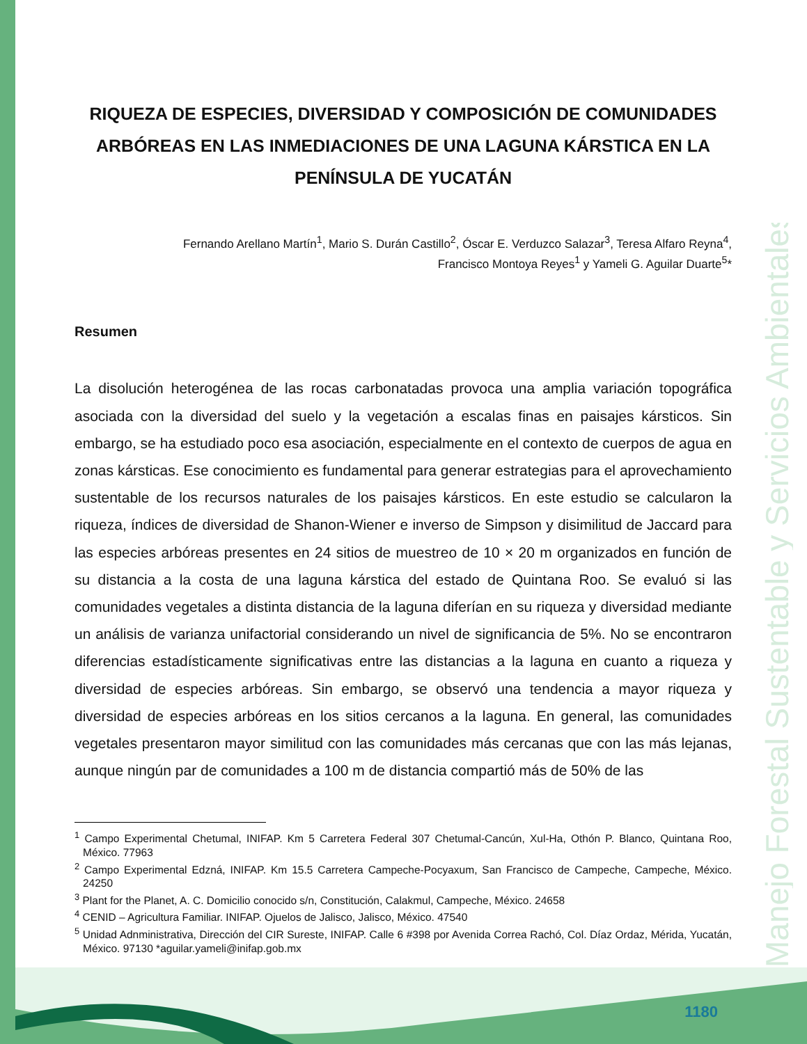Manejo Forestal Sustentable y Servicios Ambientales
RIQUEZA DE ESPECIES, DIVERSIDAD Y COMPOSICIÓN DE COMUNIDADES ARBÓREAS EN LAS INMEDIACIONES DE UNA LAGUNA KÁRSTICA EN LA PENÍNSULA DE YUCATÁN
Fernando Arellano Martín<sup>1</sup>, Mario S. Durán Castillo<sup>2</sup>, Óscar E. Verduzco Salazar<sup>3</sup>, Teresa Alfaro Reyna<sup>4</sup>,
Francisco Montoya Reyes<sup>1</sup> y Yameli G. Aguilar Duarte<sup>5</sup>*
Resumen
La disolución heterogénea de las rocas carbonatadas provoca una amplia variación topográfica asociada con la diversidad del suelo y la vegetación a escalas finas en paisajes kársticos. Sin embargo, se ha estudiado poco esa asociación, especialmente en el contexto de cuerpos de agua en zonas kársticas. Ese conocimiento es fundamental para generar estrategias para el aprovechamiento sustentable de los recursos naturales de los paisajes kársticos. En este estudio se calcularon la riqueza, índices de diversidad de Shanon-Wiener e inverso de Simpson y disimilitud de Jaccard para las especies arbóreas presentes en 24 sitios de muestreo de 10 × 20 m organizados en función de su distancia a la costa de una laguna kárstica del estado de Quintana Roo. Se evaluó si las comunidades vegetales a distinta distancia de la laguna diferían en su riqueza y diversidad mediante un análisis de varianza unifactorial considerando un nivel de significancia de 5%. No se encontraron diferencias estadísticamente significativas entre las distancias a la laguna en cuanto a riqueza y diversidad de especies arbóreas. Sin embargo, se observó una tendencia a mayor riqueza y diversidad de especies arbóreas en los sitios cercanos a la laguna. En general, las comunidades vegetales presentaron mayor similitud con las comunidades más cercanas que con las más lejanas, aunque ningún par de comunidades a 100 m de distancia compartió más de 50% de las
<sup>1</sup> Campo Experimental Chetumal, INIFAP. Km 5 Carretera Federal 307 Chetumal-Cancún, Xul-Ha, Othón P. Blanco, Quintana Roo, México. 77963
<sup>2</sup> Campo Experimental Edzná, INIFAP. Km 15.5 Carretera Campeche-Pocyaxum, San Francisco de Campeche, Campeche, México. 24250
<sup>3</sup> Plant for the Planet, A. C. Domicilio conocido s/n, Constitución, Calakmul, Campeche, México. 24658
<sup>4</sup> CENID – Agricultura Familiar. INIFAP. Ojuelos de Jalisco, Jalisco, México. 47540
<sup>5</sup> Unidad Adnministrativa, Dirección del CIR Sureste, INIFAP. Calle 6 #398 por Avenida Correa Rachó, Col. Díaz Ordaz, Mérida, Yucatán, México. 97130 *aguilar.yameli@inifap.gob.mx
1180